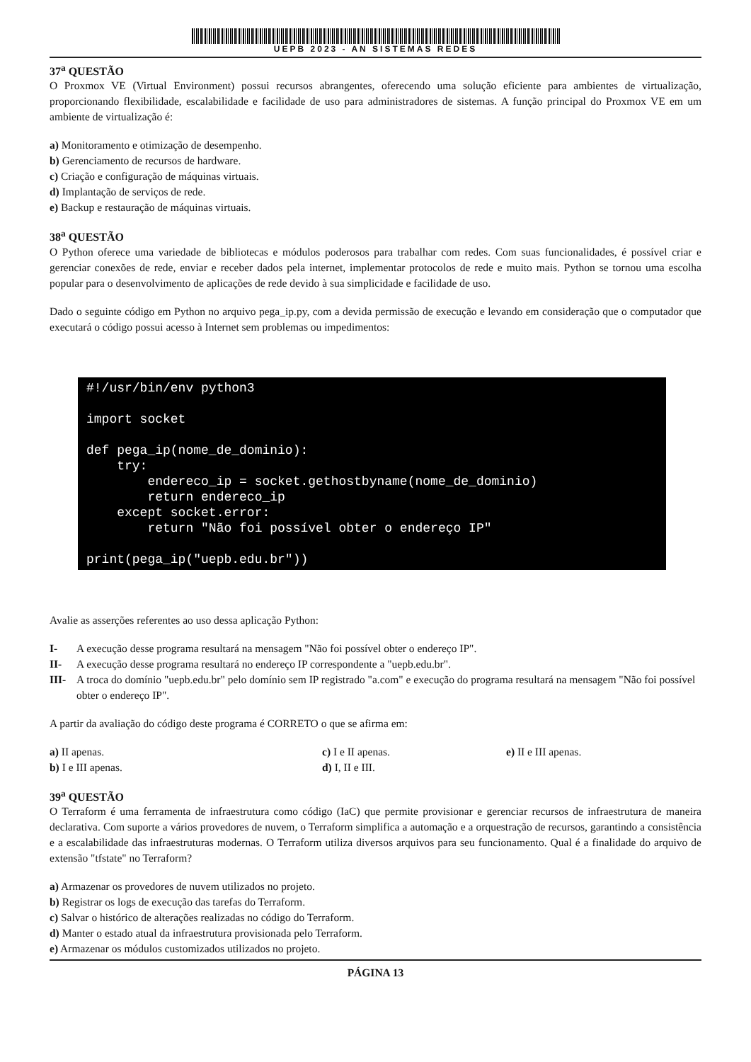UEPB 2023 - AN SISTEMAS REDES
37<sup>a</sup> QUESTÃO
O Proxmox VE (Virtual Environment) possui recursos abrangentes, oferecendo uma solução eficiente para ambientes de virtualização, proporcionando flexibilidade, escalabilidade e facilidade de uso para administradores de sistemas. A função principal do Proxmox VE em um ambiente de virtualização é:
a) Monitoramento e otimização de desempenho.
b) Gerenciamento de recursos de hardware.
c) Criação e configuração de máquinas virtuais.
d) Implantação de serviços de rede.
e) Backup e restauração de máquinas virtuais.
38<sup>a</sup> QUESTÃO
O Python oferece uma variedade de bibliotecas e módulos poderosos para trabalhar com redes. Com suas funcionalidades, é possível criar e gerenciar conexões de rede, enviar e receber dados pela internet, implementar protocolos de rede e muito mais. Python se tornou uma escolha popular para o desenvolvimento de aplicações de rede devido à sua simplicidade e facilidade de uso.
Dado o seguinte código em Python no arquivo pega_ip.py, com a devida permissão de execução e levando em consideração que o computador que executará o código possui acesso à Internet sem problemas ou impedimentos:
#!/usr/bin/env python3 import socket def pega_ip(nome_de_dominio): try: endereco_ip = socket.gethostbyname(nome_de_dominio) return endereco_ip except socket.error: return "Não foi possível obter o endereço IP" print(pega_ip("uepb.edu.br"))
Avalie as asserções referentes ao uso dessa aplicação Python:
I- A execução desse programa resultará na mensagem "Não foi possível obter o endereço IP".
II- A execução desse programa resultará no endereço IP correspondente a "uepb.edu.br".
III- A troca do domínio "uepb.edu.br" pelo domínio sem IP registrado "a.com" e execução do programa resultará na mensagem "Não foi possível obter o endereço IP".
A partir da avaliação do código deste programa é CORRETO o que se afirma em:
a) II apenas.
c) I e II apenas.
e) II e III apenas.
b) I e III apenas.
d) I, II e III.
39<sup>a</sup> QUESTÃO
O Terraform é uma ferramenta de infraestrutura como código (IaC) que permite provisionar e gerenciar recursos de infraestrutura de maneira declarativa. Com suporte a vários provedores de nuvem, o Terraform simplifica a automação e a orquestração de recursos, garantindo a consistência e a escalabilidade das infraestruturas modernas. O Terraform utiliza diversos arquivos para seu funcionamento. Qual é a finalidade do arquivo de extensão "tfstate" no Terraform?
a) Armazenar os provedores de nuvem utilizados no projeto.
b) Registrar os logs de execução das tarefas do Terraform.
c) Salvar o histórico de alterações realizadas no código do Terraform.
d) Manter o estado atual da infraestrutura provisionada pelo Terraform.
e) Armazenar os módulos customizados utilizados no projeto.
PÁGINA 13